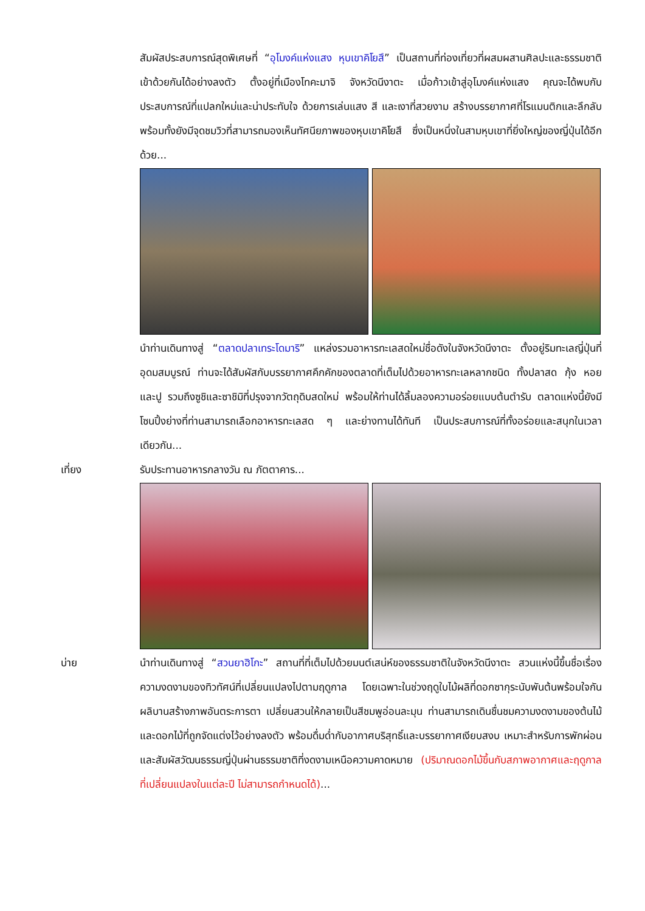สัมผัสประสบการณ์สุดพิเศษที่ “อุโมงค์แห่งแสง หุบเขาคิโยสึ” เป็นสถานที่ท่องเที่ยวที่ผสมผสานศิลปะและธรรมชาติเข้าด้วยกันได้อย่างลงตัว ตั้งอยู่ที่เมืองโทคะมาจิ จังหวัดนีงาตะ เมื่อก้าวเข้าสู่อุโมงค์แห่งแสง คุณจะได้พบกับประสบการณ์ที่แปลกใหม่และน่าประทับใจ ด้วยการเล่นแสง สี และเงาที่สวยงาม สร้างบรรยากาศที่โรแมนติกและลึกลับ พร้อมทั้งยังมีจุดชมวิวที่สามารถมองเห็นทัศนียภาพของหุบเขาคิโยสึ ซึ่งเป็นหนึ่งในสามหุบเขาที่ยิ่งใหญ่ของญี่ปุ่นได้อีกด้วย...
นำท่านเดินทางสู่ “ตลาดปลาเทระโดมาริ” แหล่งรวมอาหารทะเลสดใหม่ชื่อดังในจังหวัดนีงาตะ ตั้งอยู่ริมทะเลญี่ปุ่นที่อุดมสมบูรณ์ ท่านจะได้สัมผัสกับบรรยากาศคึกคักของตลาดที่เต็มไปด้วยอาหารทะเลหลากชนิด ทั้งปลาสด กุ้ง หอย และปู รวมถึงซูชิและซาชิมิที่ปรุงจากวัตถุดิบสดใหม่ พร้อมให้ท่านได้ลิ้มลองความอร่อยแบบต้นตำรับ ตลาดแห่งนี้ยังมีโซนปิ้งย่างที่ท่านสามารถเลือกอาหารทะเลสด ๆ และย่างทานได้ทันที เป็นประสบการณ์ที่ทั้งอร่อยและสนุกในเวลาเดียวกัน...
เที่ยง รับประทานอาหารกลางวัน ณ ภัตตาคาร...
บ่าย นำท่านเดินทางสู่ “สวนยาฮิโกะ” สถานที่ที่เต็มไปด้วยมนต์เสน่ห์ของธรรมชาติในจังหวัดนีงาตะ สวนแห่งนี้ขึ้นชื่อเรื่องความงดงามของทิวทัศน์ที่เปลี่ยนแปลงไปตามฤดูกาล โดยเฉพาะในช่วงฤดูใบไม้ผลิที่ดอกซากุระนับพันต้นพร้อมใจกันผลิบานสร้างภาพอันตระการตา เปลี่ยนสวนให้กลายเป็นสีชมพูอ่อนละมุน ท่านสามารถเดินชื่นชมความงดงามของต้นไม้และดอกไม้ที่ถูกจัดแต่งไว้อย่างลงตัว พร้อมดื่มด่ำกับอากาศบริสุทธิ์และบรรยากาศเงียบสงบ เหมาะสำหรับการพักผ่อนและสัมผัสวัฒนธรรมญี่ปุ่นผ่านธรรมชาติที่งดงามเหนือความคาดหมาย (ปริมาณดอกไม้ขึ้นกับสภาพอากาศและฤดูกาลที่เปลี่ยนแปลงในแต่ละปี ไม่สามารถกำหนดได้)...